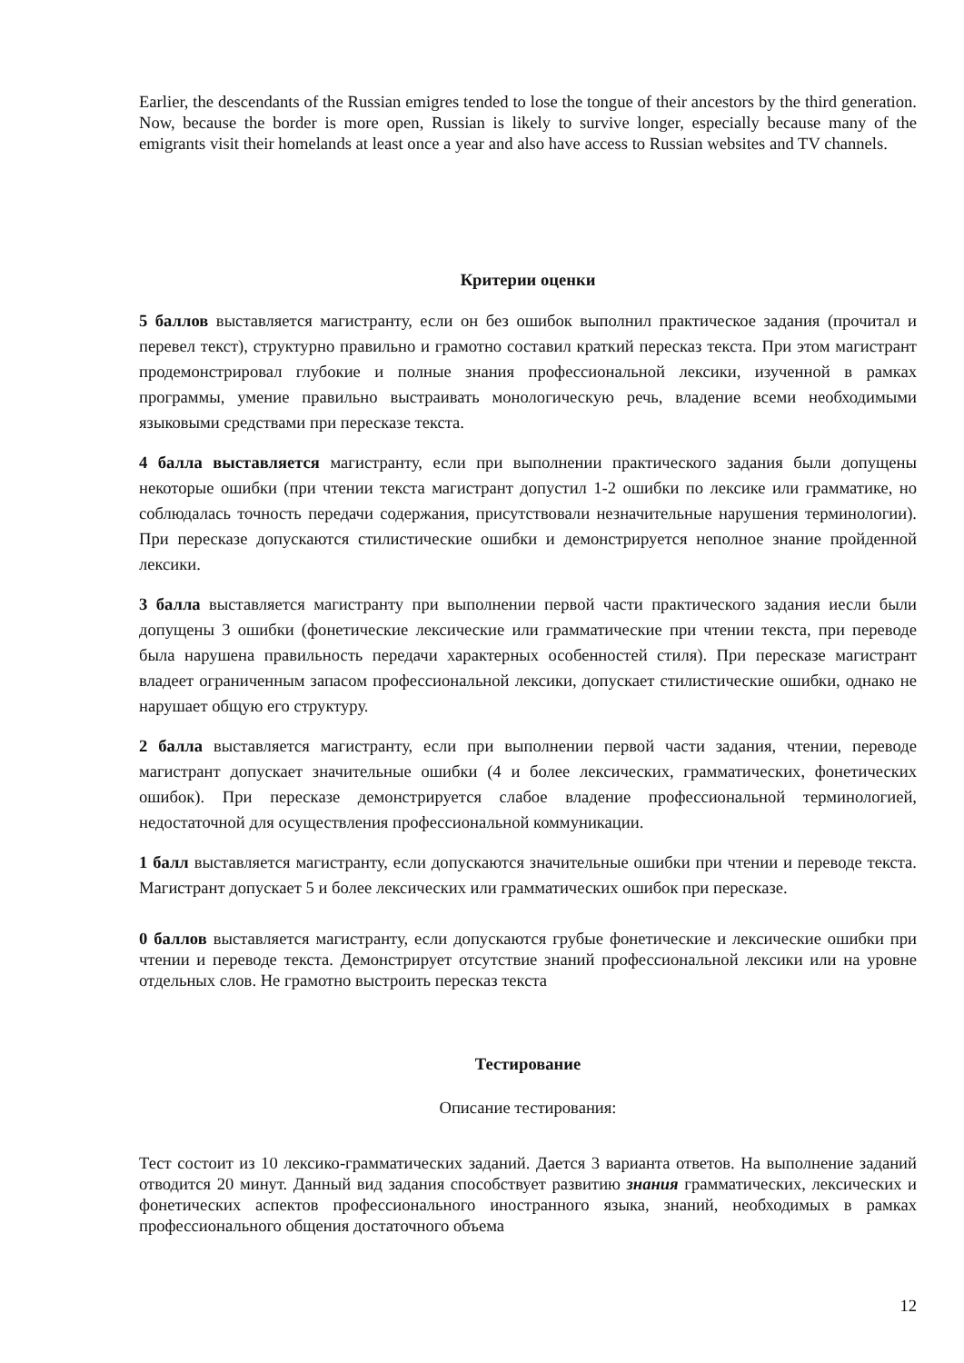Earlier, the descendants of the Russian emigres tended to lose the tongue of their ancestors by the third generation. Now, because the border is more open, Russian is likely to survive longer, especially because many of the emigrants visit their homelands at least once a year and also have access to Russian websites and TV channels.
Критерии оценки
5 баллов выставляется магистранту, если он без ошибок выполнил практическое задания (прочитал и перевел текст), структурно правильно и грамотно составил краткий пересказ текста. При этом магистрант продемонстрировал глубокие и полные знания профессиональной лексики, изученной в рамках программы, умение правильно выстраивать монологическую речь, владение всеми необходимыми языковыми средствами при пересказе текста.
4 балла выставляется магистранту, если при выполнении практического задания были допущены некоторые ошибки (при чтении текста магистрант допустил 1-2 ошибки по лексике или грамматике, но соблюдалась точность передачи содержания, присутствовали незначительные нарушения терминологии). При пересказе допускаются стилистические ошибки и демонстрируется неполное знание пройденной лексики.
3 балла выставляется магистранту при выполнении первой части практического задания иесли были допущены 3 ошибки (фонетические лексические или грамматические при чтении текста, при переводе была нарушена правильность передачи характерных особенностей стиля). При пересказе магистрант владеет ограниченным запасом профессиональной лексики, допускает стилистические ошибки, однако не нарушает общую его структуру.
2 балла выставляется магистранту, если при выполнении первой части задания, чтении, переводе магистрант допускает значительные ошибки (4 и более лексических, грамматических, фонетических ошибок). При пересказе демонстрируется слабое владение профессиональной терминологией, недостаточной для осуществления профессиональной коммуникации.
1 балл выставляется магистранту, если допускаются значительные ошибки при чтении и переводе текста. Магистрант допускает 5 и более лексических или грамматических ошибок при пересказе.
0 баллов выставляется магистранту, если допускаются грубые фонетические и лексические ошибки при чтении и переводе текста. Демонстрирует отсутствие знаний профессиональной лексики или на уровне отдельных слов. Не грамотно выстроить пересказ текста
Тестирование
Описание тестирования:
Тест состоит из 10 лексико-грамматических заданий. Дается 3 варианта ответов. На выполнение заданий отводится 20 минут. Данный вид задания способствует развитию знания грамматических, лексических и фонетических аспектов профессионального иностранного языка, знаний, необходимых в рамках профессионального общения достаточного объема
12